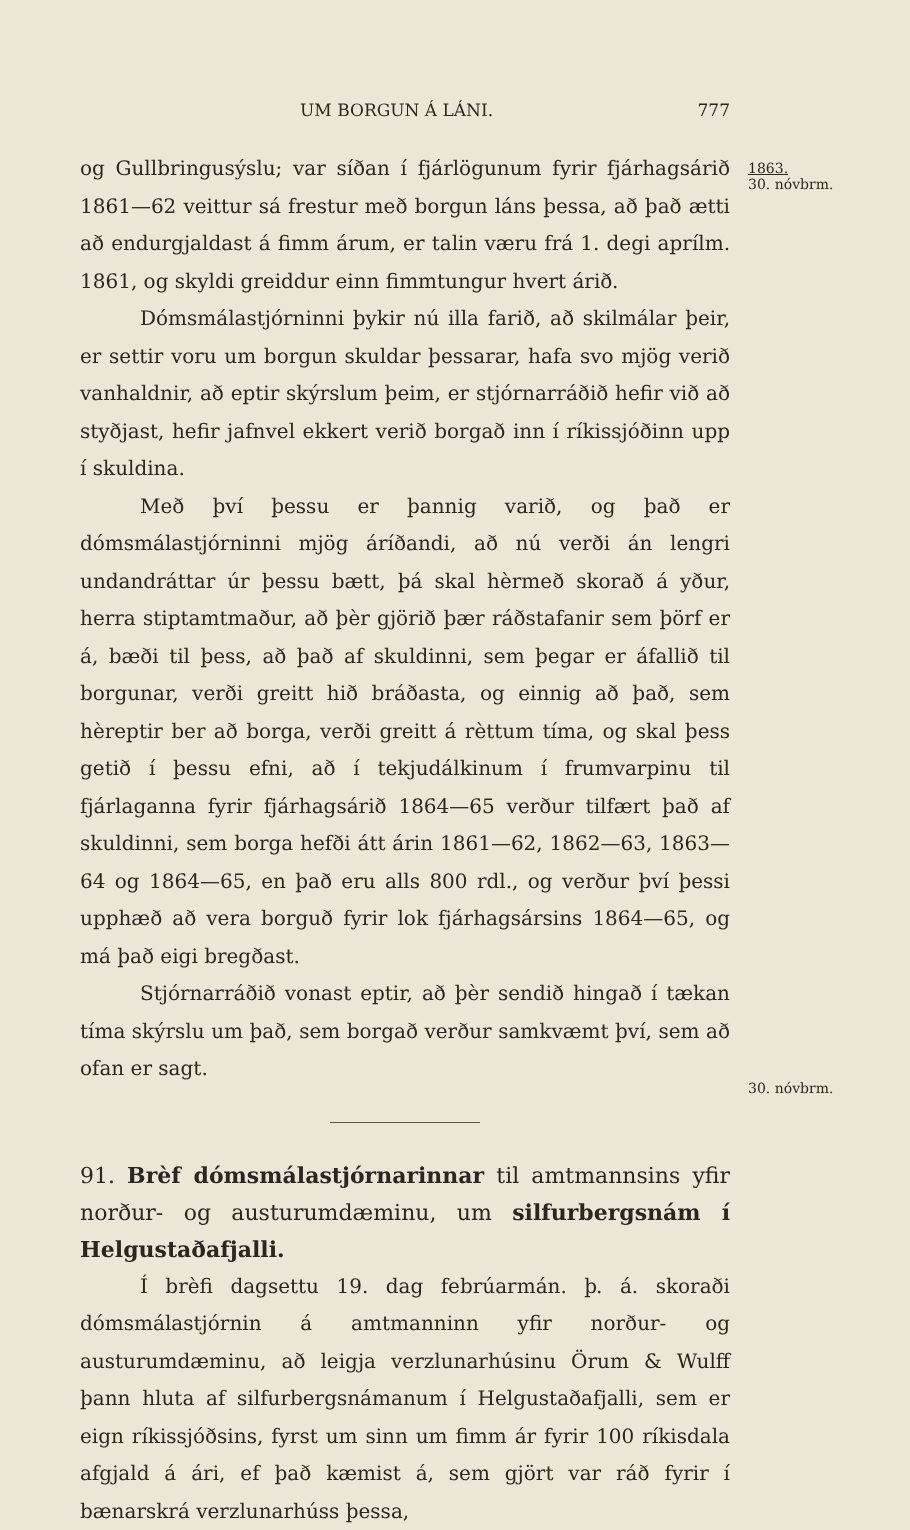UM BORGUN Á LÁNI. 777
og Gullbringusýslu; var síðan í fjárlögunum fyrir fjárhagsárið 1861—62 veittur sá frestur með borgun láns þessa, að það ætti að endurgjaldast á fimm árum, er talin væru frá 1. degi aprílm. 1861, og skyldi greiddur einn fimmtungur hvert árið.
Dómsmálastjórninni þykir nú illa farið, að skilmálar þeir, er settir voru um borgun skuldar þessarar, hafa svo mjög verið vanhaldnir, að eptir skýrslum þeim, er stjórnarráðið hefir við að styðjast, hefir jafnvel ekkert verið borgað inn í ríkissjóðinn upp í skuldina.
Með því þessu er þannig varið, og það er dómsmálastjórninni mjög áríðandi, að nú verði án lengri undandráttar úr þessu bætt, þá skal hèrmeð skorað á yður, herra stiptamtmaður, að þèr gjörið þær ráðstafanir sem þörf er á, bæði til þess, að það af skuldinni, sem þegar er áfallið til borgunar, verði greitt hið bráðasta, og einnig að það, sem hèreptir ber að borga, verði greitt á rèttum tíma, og skal þess getið í þessu efni, að í tekjudálkinum í frumvarpinu til fjárlaganna fyrir fjárhagsárið 1864—65 verður tilfært það af skuldinni, sem borga hefði átt árin 1861—62, 1862—63, 1863—64 og 1864—65, en það eru alls 800 rdl., og verður því þessi upphæð að vera borguð fyrir lok fjárhagsársins 1864—65, og má það eigi bregðast.
Stjórnarráðið vonast eptir, að þèr sendið hingað í tækan tíma skýrslu um það, sem borgað verður samkvæmt því, sem að ofan er sagt.
91. Brèf dómsmálastjórnarinnar til amtmannsins yfir norður- og austurumdæminu, um silfurbergsnám í Helgustaðafjalli.
Í brèfi dagsettu 19. dag febrúarmán. þ. á. skoraði dómsmálastjórnin á amtmanninn yfir norður- og austurumdæminu, að leigja verzlunarhúsinu Örum & Wulff þann hluta af silfurbergsnámanum í Helgustaðafjalli, sem er eign ríkissjóðsins, fyrst um sinn um fimm ár fyrir 100 ríkisdala afgjald á ári, ef það kæmist á, sem gjört var ráð fyrir í bænarskrá verzlunarhúss þessa,
1863.
30. nóvbrm.
30. nóvbrm.